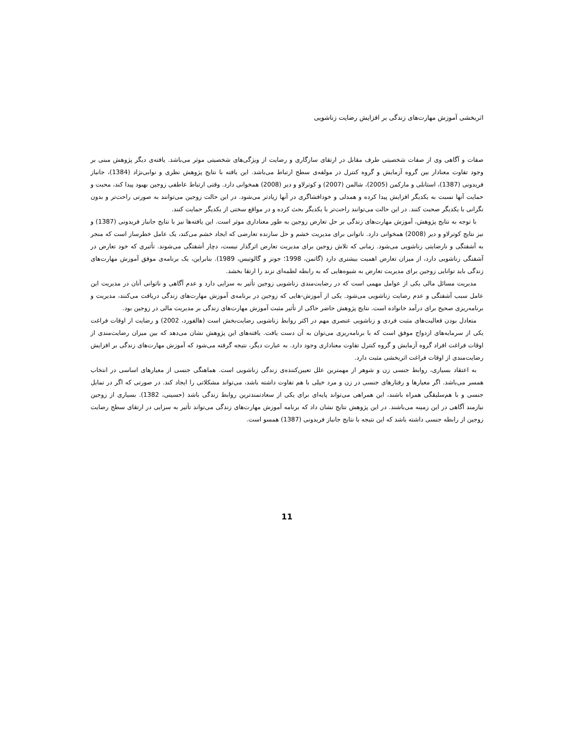اثربخشی آموزش مهارت‌های زندگی بر افزایش رضایت زناشویی
صفات و آگاهی وی از صفات شخصیتی طرف مقابل در ارتقای سازگاری و رضایت از ویژگی‌های شخصیتی موثر می‌باشد. یافته‌ی دیگر پژوهش مبنی بر وجود تفاوت معنادار بین گروه آزمایش و گروه کنترل در مولفه‌ی سطح ارتباط می‌باشد. این یافته با نتایج پژوهش نظری و نوابی‌نژاد (1384)، جانباز فریدونی (1387)، استانلی و مارکمن (2005)، شالمن (2007) و کوترلاو و دیر (2008) همخوانی دارد. وقتی ارتباط عاطفی زوجین بهبود پیدا کند، محبت و حمایت آنها نسبت به یکدیگر افزایش پیدا کرده و همدلی و خودافشاگری در آنها زیادتر می‌شود. در این حالت زوجین می‌توانند به صورتی راحت‌تر و بدون نگرانی با یکدیگر صحبت کنند. در این حالت می‌توانند راحت‌تر با یکدیگر بحث کرده و در مواقع سختی از یکدیگر حمایت کنند.
با توجه به نتایج پژوهش، آموزش مهارت‌های زندگی بر حل تعارض زوجین به طور معناداری موثر است. این یافته‌ها نیز با نتایج جانباز فریدونی (1387) و نیز نتایج کوترلاو و دیر (2008) همخوانی دارد. ناتوانی برای مدیریت خشم و حل سازنده تعارضی که ایجاد خشم می‌کند، یک عامل خطرساز است که منجر به آشفتگی و نارضایتی زناشویی می‌شود. زمانی که تلاش زوجین برای مدیریت تعارض اثرگذار نیست، دچار آشفتگی می‌شوند. تأثیری که خود تعارض در آشفتگی زناشویی دارد، از میزان تعارض اهمیت بیشتری دارد (گاتمن، 1998؛ جونز و گالوتیس، 1989). بنابراین، یک برنامه‌ی موفق آموزش مهارت‌های زندگی باید توانایی زوجین برای مدیریت تعارض به شیوه‌هایی که به رابطه لطمه‌ای نزند را ارتقا بخشد.
مدیریت مسائل مالی یکی از عوامل مهمی است که در رضایت‌مندی زناشویی زوجین تأثیر به سزایی دارد و عدم آگاهی و ناتوانی آنان در مدیریت این عامل سبب آشفتگی و عدم رضایت زناشویی می‌شود. یکی از آموزش-هایی که زوجین در برنامه‌ی آموزش مهارت‌های زندگی دریافت می‌کنند، مدیریت و برنامه‌ریزی صحیح برای درآمد خانواده است. نتایج پژوهش حاضر حاکی از تأثیر مثبت آموزش مهارت‌های زندگی بر مدیریت مالی در زوجین بود.
متعادل بودن فعالیت‌های مثبت فردی و زناشویی عنصری مهم در اکثر روابط زناشویی رضایت‌بخش است (هالفورد، 2002) و رضایت از اوقات فراغت یکی از سرمایه‌های ازدواج موفق است که با برنامه‌ریزی می‌توان به آن دست یافت. یافته‌های این پژوهش نشان می‌دهد که بین میزان رضایت‌مندی از اوقات فراغت افراد گروه آزمایش و گروه کنترل تفاوت معناداری وجود دارد. به عبارت دیگر، نتیجه گرفته می‌شود که آموزش مهارت‌های زندگی بر افزایش رضایت‌مندی از اوقات فراغت اثربخشی مثبت دارد.
به اعتقاد بسیاری، روابط جنسی زن و شوهر از مهمترین علل تعیین‌کننده‌ی زندگی زناشویی است. هماهنگی جنسی از معیارهای اساسی در انتخاب همسر می‌باشد. اگر معیارها و رفتارهای جنسی در زن و مرد خیلی با هم تفاوت داشته باشد، می‌تواند مشکلاتی را ایجاد کند. در صورتی که اگر در تمایل جنسی و با هم‌سلیقگی همراه باشند، این همراهی می‌تواند پایه‌ای برای یکی از سعادتمندترین روابط زندگی باشد (حسینی، 1382). بسیاری از زوجین نیازمند آگاهی در این زمینه می‌باشند. در این پژوهش نتایج نشان داد که برنامه آموزش مهارت‌های زندگی می‌تواند تأثیر به سزایی در ارتقای سطح رضایت زوجین از رابطه جنسی داشته باشد که این نتیجه با نتایج جانباز فریدونی (1387) همسو است.
11